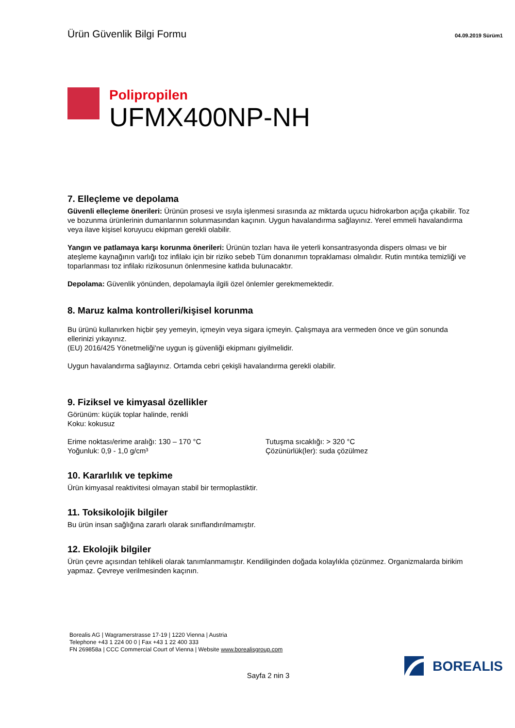Ürün Güvenlik Bilgi Formu
04.09.2019 Sürüm1
Polipropilen
UFMX400NP-NH
7. Elleçleme ve depolama
Güvenli elleçleme önerileri: Ürünün prosesi ve ısıyla işlenmesi sırasında az miktarda uçucu hidrokarbon açığa çıkabilir. Toz ve bozunma ürünlerinin dumanlarının solunmasından kaçının. Uygun havalandırma sağlayınız. Yerel emmeli havalandırma veya ilave kişisel koruyucu ekipman gerekli olabilir.
Yangın ve patlamaya karşı korunma önerileri: Ürünün tozları hava ile yeterli konsantrasyonda dispers olması ve bir ateşleme kaynağının varlığı toz infilakı için bir riziko sebeb Tüm donanımın topraklaması olmalıdır. Rutin mıntıka temizliği ve toparlanması toz infilakı rizikosunun önlenmesine katlıda bulunacaktır.
Depolama: Güvenlik yönünden, depolamayla ilgili özel önlemler gerekmemektedir.
8. Maruz kalma kontrolleri/kişisel korunma
Bu ürünü kullanırken hiçbir şey yemeyin, içmeyin veya sigara içmeyin. Çalışmaya ara vermeden önce ve gün sonunda ellerinizi yıkayınız.
(EU) 2016/425 Yönetmeliği'ne uygun iş güvenliği ekipmanı giyilmelidir.
Uygun havalandırma sağlayınız. Ortamda cebri çekişli havalandırma gerekli olabilir.
9. Fiziksel ve kimyasal özellikler
Görünüm: küçük toplar halinde, renkli
Koku: kokusuz
Erime noktası/erime aralığı: 130 – 170 °C
Yoğunluk: 0,9 - 1,0 g/cm³
Tutuşma sıcaklığı: > 320 °C
Çözünürlük(ler): suda çözülmez
10. Kararlılık ve tepkime
Ürün kimyasal reaktivitesi olmayan stabil bir termoplastiktir.
11. Toksikolojik bilgiler
Bu ürün insan sağlığına zararlı olarak sınıflandırılmamıştır.
12. Ekolojik bilgiler
Ürün çevre açısından tehlikeli olarak tanımlanmamıştır. Kendiliginden doğada kolaylıkla çözünmez. Organizmalarda birikim yapmaz. Çevreye verilmesinden kaçının.
Borealis AG | Wagramerstrasse 17-19 | 1220 Vienna | Austria
Telephone +43 1 224 00 0 | Fax +43 1 22 400 333
FN 269858a | CCC Commercial Court of Vienna | Website www.borealisgroup.com
BOREALIS
Sayfa 2 nin 3